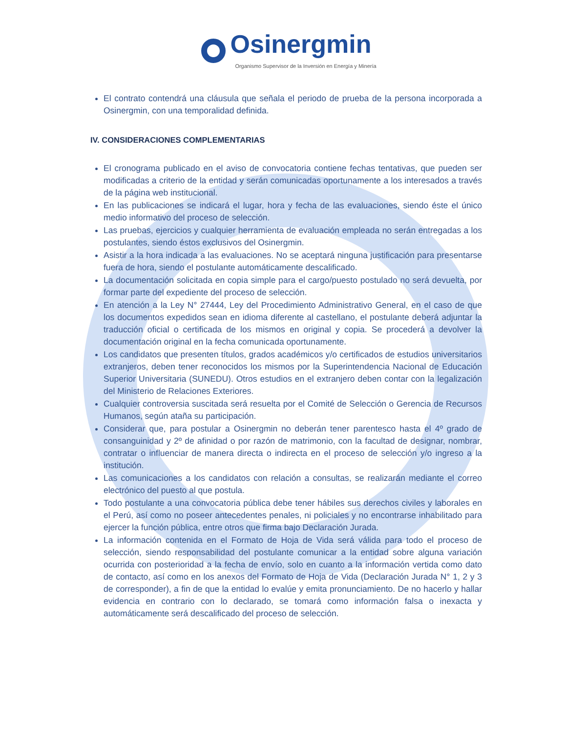Osinergmin
Organismo Supervisor de la Inversión en Energía y Minería
El contrato contendrá una cláusula que señala el periodo de prueba de la persona incorporada a Osinergmin, con una temporalidad definida.
IV. CONSIDERACIONES COMPLEMENTARIAS
El cronograma publicado en el aviso de convocatoria contiene fechas tentativas, que pueden ser modificadas a criterio de la entidad y serán comunicadas oportunamente a los interesados a través de la página web institucional.
En las publicaciones se indicará el lugar, hora y fecha de las evaluaciones, siendo éste el único medio informativo del proceso de selección.
Las pruebas, ejercicios y cualquier herramienta de evaluación empleada no serán entregadas a los postulantes, siendo éstos exclusivos del Osinergmin.
Asistir a la hora indicada a las evaluaciones. No se aceptará ninguna justificación para presentarse fuera de hora, siendo el postulante automáticamente descalificado.
La documentación solicitada en copia simple para el cargo/puesto postulado no será devuelta, por formar parte del expediente del proceso de selección.
En atención a la Ley N° 27444, Ley del Procedimiento Administrativo General, en el caso de que los documentos expedidos sean en idioma diferente al castellano, el postulante deberá adjuntar la traducción oficial o certificada de los mismos en original y copia. Se procederá a devolver la documentación original en la fecha comunicada oportunamente.
Los candidatos que presenten títulos, grados académicos y/o certificados de estudios universitarios extranjeros, deben tener reconocidos los mismos por la Superintendencia Nacional de Educación Superior Universitaria (SUNEDU). Otros estudios en el extranjero deben contar con la legalización del Ministerio de Relaciones Exteriores.
Cualquier controversia suscitada será resuelta por el Comité de Selección o Gerencia de Recursos Humanos, según ataña su participación.
Considerar que, para postular a Osinergmin no deberán tener parentesco hasta el 4º grado de consanguinidad y 2º de afinidad o por razón de matrimonio, con la facultad de designar, nombrar, contratar o influenciar de manera directa o indirecta en el proceso de selección y/o ingreso a la institución.
Las comunicaciones a los candidatos con relación a consultas, se realizarán mediante el correo electrónico del puesto al que postula.
Todo postulante a una convocatoria pública debe tener hábiles sus derechos civiles y laborales en el Perú, así como no poseer antecedentes penales, ni policiales y no encontrarse inhabilitado para ejercer la función pública, entre otros que firma bajo Declaración Jurada.
La información contenida en el Formato de Hoja de Vida será válida para todo el proceso de selección, siendo responsabilidad del postulante comunicar a la entidad sobre alguna variación ocurrida con posterioridad a la fecha de envío, solo en cuanto a la información vertida como dato de contacto, así como en los anexos del Formato de Hoja de Vida (Declaración Jurada N° 1, 2 y 3 de corresponder), a fin de que la entidad lo evalúe y emita pronunciamiento. De no hacerlo y hallar evidencia en contrario con lo declarado, se tomará como información falsa o inexacta y automáticamente será descalificado del proceso de selección.